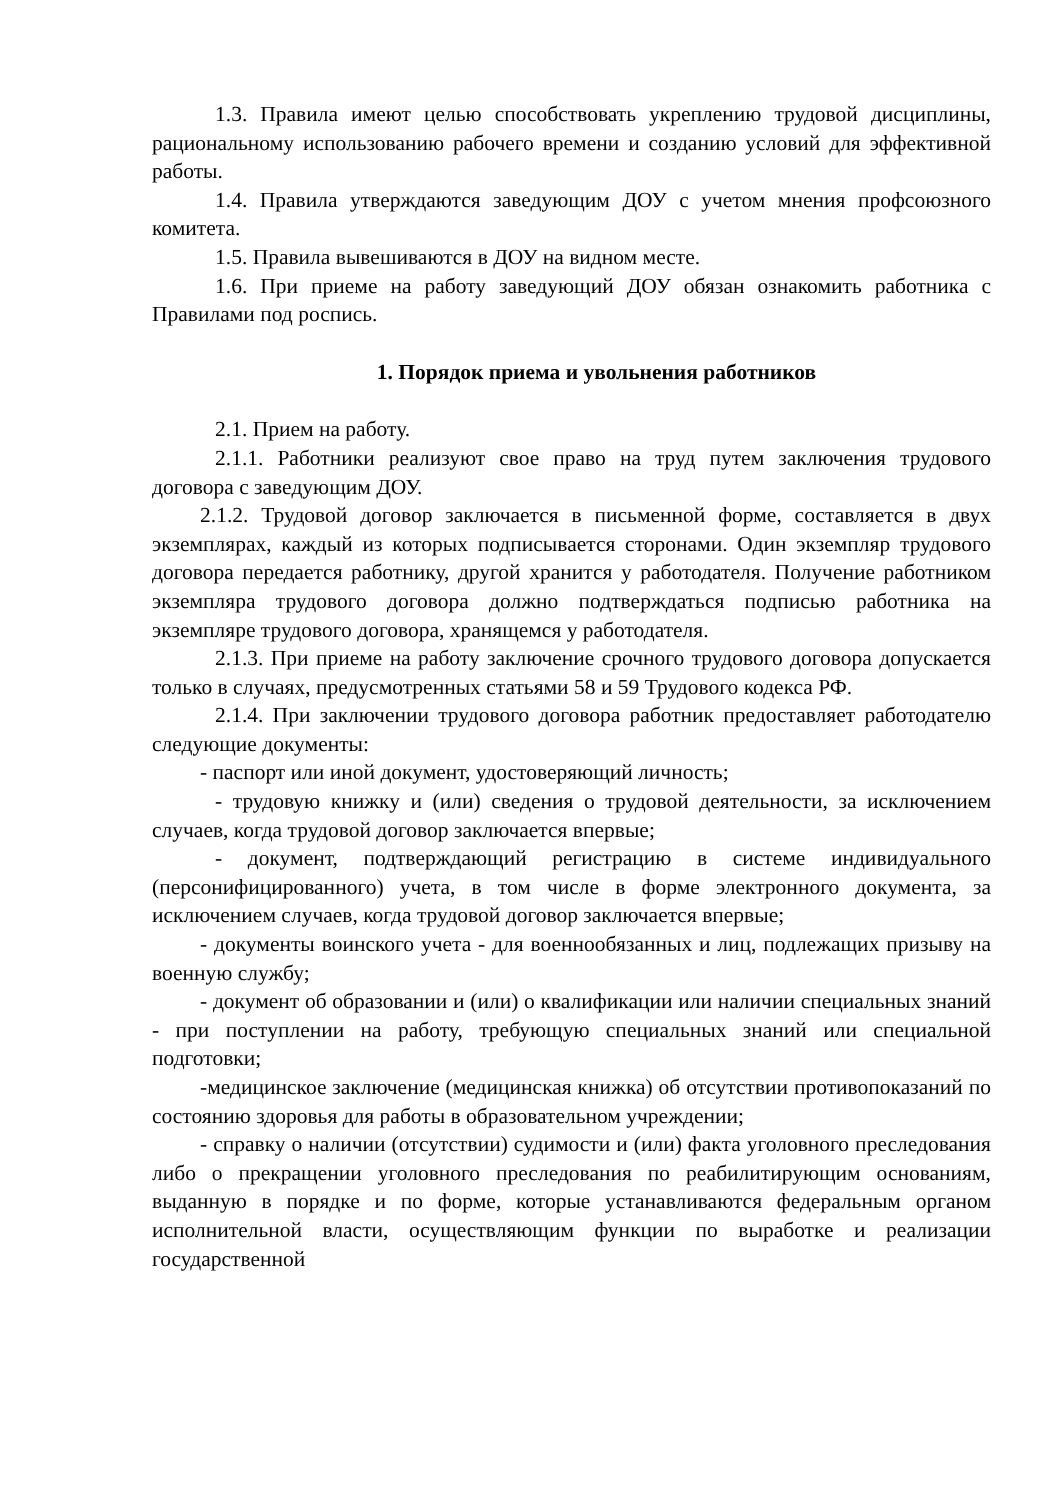1.3. Правила имеют целью способствовать укреплению трудовой дисциплины, рациональному использованию рабочего времени и созданию условий для эффективной работы.
1.4. Правила утверждаются заведующим ДОУ с учетом мнения профсоюзного комитета.
1.5. Правила вывешиваются в ДОУ на видном месте.
1.6. При приеме на работу заведующий ДОУ обязан ознакомить работника с Правилами под роспись.
1. Порядок приема и увольнения работников
2.1. Прием на работу.
2.1.1. Работники реализуют свое право на труд путем заключения трудового договора с заведующим ДОУ.
2.1.2. Трудовой договор заключается в письменной форме, составляется в двух экземплярах, каждый из которых подписывается сторонами. Один экземпляр трудового договора передается работнику, другой хранится у работодателя. Получение работником экземпляра трудового договора должно подтверждаться подписью работника на экземпляре трудового договора, хранящемся у работодателя.
2.1.3. При приеме на работу заключение срочного трудового договора допускается только в случаях, предусмотренных статьями 58 и 59 Трудового кодекса РФ.
2.1.4. При заключении трудового договора работник предоставляет работодателю следующие документы:
- паспорт или иной документ, удостоверяющий личность;
- трудовую книжку и (или) сведения о трудовой деятельности, за исключением случаев, когда трудовой договор заключается впервые;
- документ, подтверждающий регистрацию в системе индивидуального (персонифицированного) учета, в том числе в форме электронного документа, за исключением случаев, когда трудовой договор заключается впервые;
- документы воинского учета - для военнообязанных и лиц, подлежащих призыву на военную службу;
- документ об образовании и (или) о квалификации или наличии специальных знаний - при поступлении на работу, требующую специальных знаний или специальной подготовки;
-медицинское заключение (медицинская книжка) об отсутствии противопоказаний по состоянию здоровья для работы в образовательном учреждении;
- справку о наличии (отсутствии) судимости и (или) факта уголовного преследования либо о прекращении уголовного преследования по реабилитирующим основаниям, выданную в порядке и по форме, которые устанавливаются федеральным органом исполнительной власти, осуществляющим функции по выработке и реализации государственной